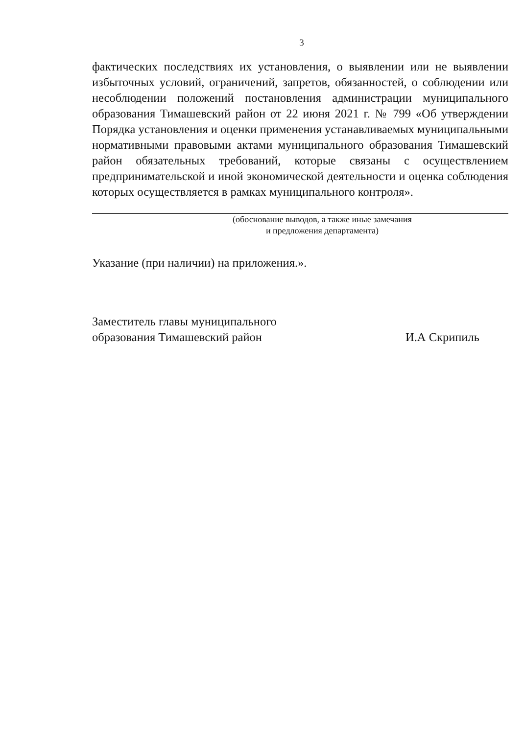3
фактических последствиях их установления, о выявлении или не выявлении избыточных условий, ограничений, запретов, обязанностей, о соблюдении или несоблюдении положений постановления администрации муниципального образования Тимашевский район от 22 июня 2021 г. № 799 «Об утверждении Порядка установления и оценки применения устанавливаемых муниципальными нормативными правовыми актами муниципального образования Тимашевский район обязательных требований, которые связаны с осуществлением предпринимательской и иной экономической деятельности и оценка соблюдения которых осуществляется в рамках муниципального контроля».
(обоснование выводов, а также иные замечания
и предложения департамента)
Указание (при наличии) на приложения.».
Заместитель главы муниципального
образования Тимашевский район
И.А Скрипиль